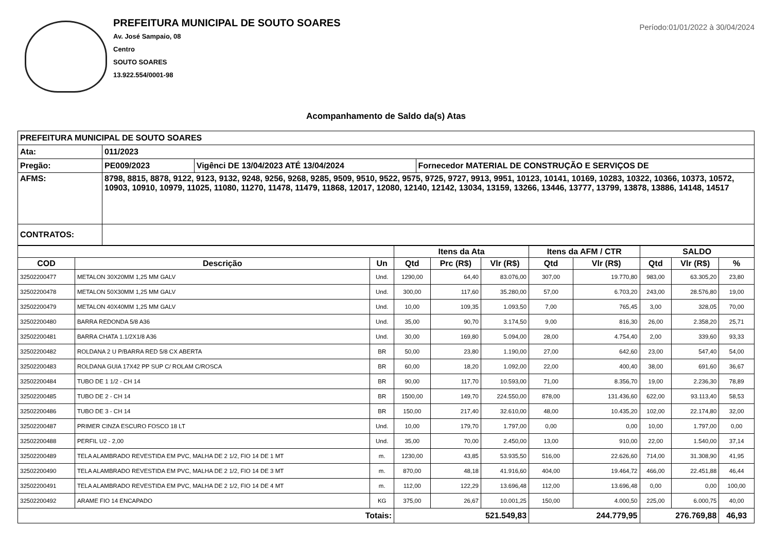PREFEITURA MUNICIPAL DE SOUTO SOARES
Av. José Sampaio, 08
Centro
SOUTO SOARES
13.922.554/0001-98
Período:01/01/2022 à 30/04/2024
Acompanhamento de Saldo da(s) Atas
| PREFEITURA MUNICIPAL DE SOUTO SOARES | | | |
| Ata: | 011/2023 | | |
| Pregão: | PE009/2023 | Vigênci DE 13/04/2023 ATÉ 13/04/2024 | Fornecedor MATERIAL DE CONSTRUÇÃO E SERVIÇOS DE |
| AFMS: | 8798, 8815, 8878, 9122, 9123, 9132, 9248, 9256, 9268, 9285, 9509, 9510, 9522, 9575, 9725, 9727, 9913, 9951, 10123, 10141, 10169, 10283, 10322, 10366, 10373, 10572, 10903, 10910, 10979, 11025, 11080, 11270, 11478, 11479, 11868, 12017, 12080, 12140, 12142, 13034, 13159, 13266, 13446, 13777, 13799, 13878, 13886, 14148, 14517 | | |
| CONTRATOS: | | | |
| | | | Itens da Ata | | | Itens da AFM / CTR | | SALDO | | |
| --- | --- | --- | --- | --- | --- | --- | --- | --- | --- | --- |
| COD | Descrição | Un | Qtd | Prc (R$) | Vlr (R$) | Qtd | Vlr (R$) | Qtd | Vlr (R$) | % |
| 32502200477 | METALON 30X20MM 1,25 MM GALV | Und. | 1290,00 | 64,40 | 83.076,00 | 307,00 | 19.770,80 | 983,00 | 63.305,20 | 23,80 |
| 32502200478 | METALON 50X30MM 1,25 MM GALV | Und. | 300,00 | 117,60 | 35.280,00 | 57,00 | 6.703,20 | 243,00 | 28.576,80 | 19,00 |
| 32502200479 | METALON 40X40MM 1,25 MM GALV | Und. | 10,00 | 109,35 | 1.093,50 | 7,00 | 765,45 | 3,00 | 328,05 | 70,00 |
| 32502200480 | BARRA REDONDA 5/8 A36 | Und. | 35,00 | 90,70 | 3.174,50 | 9,00 | 816,30 | 26,00 | 2.358,20 | 25,71 |
| 32502200481 | BARRA CHATA 1.1/2X1/8 A36 | Und. | 30,00 | 169,80 | 5.094,00 | 28,00 | 4.754,40 | 2,00 | 339,60 | 93,33 |
| 32502200482 | ROLDANA 2 U P/BARRA RED 5/8 CX ABERTA | BR | 50,00 | 23,80 | 1.190,00 | 27,00 | 642,60 | 23,00 | 547,40 | 54,00 |
| 32502200483 | ROLDANA GUIA 17X42 PP SUP C/ ROLAM C/ROSCA | BR | 60,00 | 18,20 | 1.092,00 | 22,00 | 400,40 | 38,00 | 691,60 | 36,67 |
| 32502200484 | TUBO DE 1 1/2 - CH 14 | BR | 90,00 | 117,70 | 10.593,00 | 71,00 | 8.356,70 | 19,00 | 2.236,30 | 78,89 |
| 32502200485 | TUBO DE 2 - CH 14 | BR | 1500,00 | 149,70 | 224.550,00 | 878,00 | 131.436,60 | 622,00 | 93.113,40 | 58,53 |
| 32502200486 | TUBO DE 3 - CH 14 | BR | 150,00 | 217,40 | 32.610,00 | 48,00 | 10.435,20 | 102,00 | 22.174,80 | 32,00 |
| 32502200487 | PRIMER CINZA ESCURO FOSCO 18 LT | Und. | 10,00 | 179,70 | 1.797,00 | 0,00 | 0,00 | 10,00 | 1.797,00 | 0,00 |
| 32502200488 | PERFIL U2 - 2,00 | Und. | 35,00 | 70,00 | 2.450,00 | 13,00 | 910,00 | 22,00 | 1.540,00 | 37,14 |
| 32502200489 | TELA ALAMBRADO REVESTIDA EM PVC, MALHA DE 2 1/2, FIO 14 DE 1 MT | m. | 1230,00 | 43,85 | 53.935,50 | 516,00 | 22.626,60 | 714,00 | 31.308,90 | 41,95 |
| 32502200490 | TELA ALAMBRADO REVESTIDA EM PVC, MALHA DE 2 1/2, FIO 14 DE 3 MT | m. | 870,00 | 48,18 | 41.916,60 | 404,00 | 19.464,72 | 466,00 | 22.451,88 | 46,44 |
| 32502200491 | TELA ALAMBRADO REVESTIDA EM PVC, MALHA DE 2 1/2, FIO 14 DE 4 MT | m. | 112,00 | 122,29 | 13.696,48 | 112,00 | 13.696,48 | 0,00 | 0,00 | 100,00 |
| 32502200492 | ARAME FIO 14 ENCAPADO | KG | 375,00 | 26,67 | 10.001,25 | 150,00 | 4.000,50 | 225,00 | 6.000,75 | 40,00 |
| Totais: | | | 521.549,83 | | | 244.779,95 | | 276.769,88 | | 46,93 |